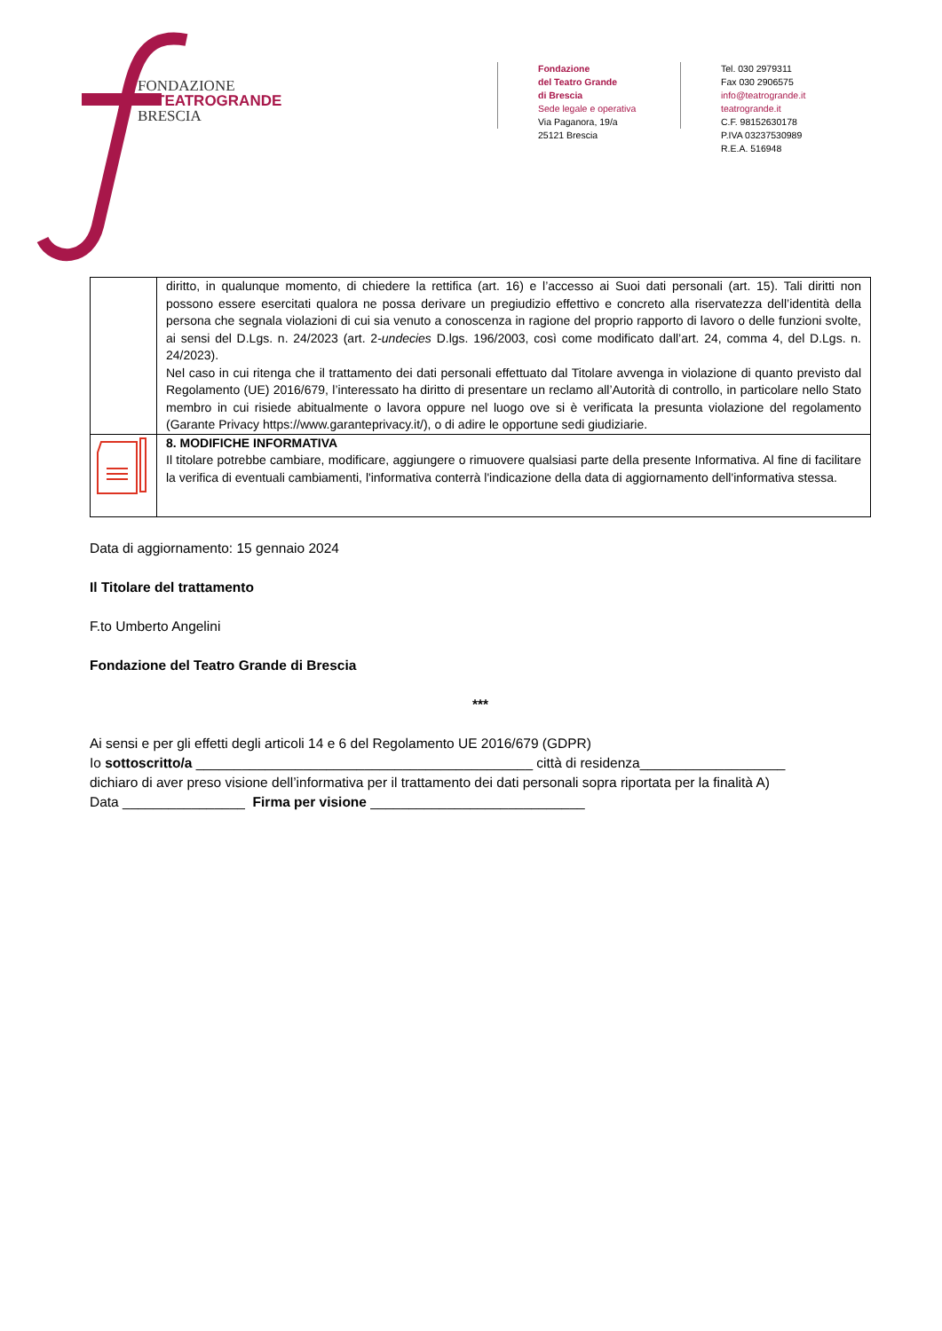FONDAZIONE
TEATROGRANDE
BRESCIA
Fondazione
del Teatro Grande
di Brescia
Sede legale e operativa
Via Paganora, 19/a
25121 Brescia
Tel. 030 2979311
Fax 030 2906575
info@teatrogrande.it
teatrogrande.it
C.F. 98152630178
P.IVA 03237530989
R.E.A. 516948
| | diritto, in qualunque momento, di chiedere la rettifica (art. 16) e l’accesso ai Suoi dati personali (art. 15). Tali diritti non possono essere esercitati qualora ne possa derivare un pregiudizio effettivo e concreto alla riservatezza dell’identità della persona che segnala violazioni di cui sia venuto a conoscenza in ragione del proprio rapporto di lavoro o delle funzioni svolte, ai sensi del D.Lgs. n. 24/2023 (art. 2- undecies D.lgs. 196/2003, così come modificato dall’art. 24, comma 4, del D.Lgs. n. 24/2023). Nel caso in cui ritenga che il trattamento dei dati personali effettuato dal Titolare avvenga in violazione di quanto previsto dal Regolamento (UE) 2016/679, l’interessato ha diritto di presentare un reclamo all’Autorità di controllo, in particolare nello Stato membro in cui risiede abitualmente o lavora oppure nel luogo ove si è verificata la presunta violazione del regolamento (Garante Privacy https://www.garanteprivacy.it/), o di adire le opportune sedi giudiziarie. |
| | 8. MODIFICHE INFORMATIVA Il titolare potrebbe cambiare, modificare, aggiungere o rimuovere qualsiasi parte della presente Informativa. Al fine di facilitare la verifica di eventuali cambiamenti, l'informativa conterrà l'indicazione della data di aggiornamento dell'informativa stessa. |
Data di aggiornamento: 15 gennaio 2024
Il Titolare del trattamento
F.to Umberto Angelini
Fondazione del Teatro Grande di Brescia
***
Ai sensi e per gli effetti degli articoli 14 e 6 del Regolamento UE 2016/679 (GDPR)
Io sottoscritto/a ____________________________________________ città di residenza___________________
dichiaro di aver preso visione dell’informativa per il trattamento dei dati personali sopra riportata per la finalità A)
Data ________________ Firma per visione ____________________________